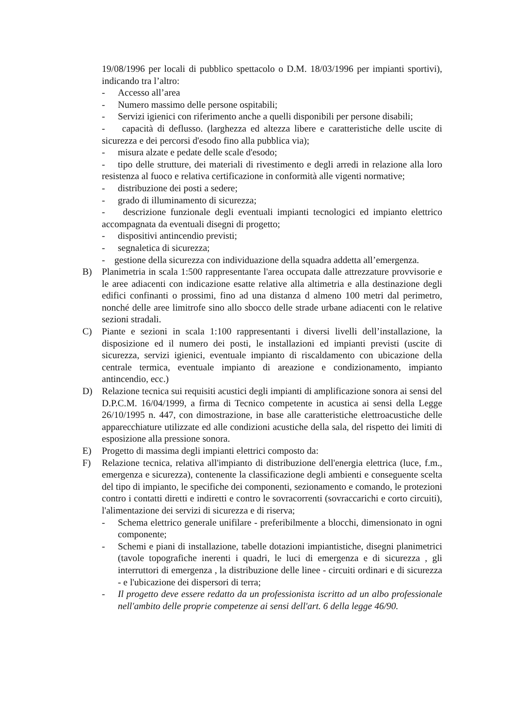19/08/1996 per locali di pubblico spettacolo o D.M. 18/03/1996 per impianti sportivi), indicando tra l’altro:
- Accesso all’area
- Numero massimo delle persone ospitabili;
- Servizi igienici con riferimento anche a quelli disponibili per persone disabili;
- capacità di deflusso. (larghezza ed altezza libere e caratteristiche delle uscite di sicurezza e dei percorsi d'esodo fino alla pubblica via);
- misura alzate e pedate delle scale d'esodo;
- tipo delle strutture, dei materiali di rivestimento e degli arredi in relazione alla loro resistenza al fuoco e relativa certificazione in conformità alle vigenti normative;
- distribuzione dei posti a sedere;
- grado di illuminamento di sicurezza;
- descrizione funzionale degli eventuali impianti tecnologici ed impianto elettrico accompagnata da eventuali disegni di progetto;
- dispositivi antincendio previsti;
- segnaletica di sicurezza;
- gestione della sicurezza con individuazione della squadra addetta all’emergenza.
B) Planimetria in scala 1:500 rappresentante l'area occupata dalle attrezzature provvisorie e le aree adiacenti con indicazione esatte relative alla altimetria e alla destinazione degli edifici confinanti o prossimi, fino ad una distanza d almeno 100 metri dal perimetro, nonché delle aree limitrofe sino allo sbocco delle strade urbane adiacenti con le relative sezioni stradali.
C) Piante e sezioni in scala 1:100 rappresentanti i diversi livelli dell’installazione, la disposizione ed il numero dei posti, le installazioni ed impianti previsti (uscite di sicurezza, servizi igienici, eventuale impianto di riscaldamento con ubicazione della centrale termica, eventuale impianto di areazione e condizionamento, impianto antincendio, ecc.)
D) Relazione tecnica sui requisiti acustici degli impianti di amplificazione sonora ai sensi del D.P.C.M. 16/04/1999, a firma di Tecnico competente in acustica ai sensi della Legge 26/10/1995 n. 447, con dimostrazione, in base alle caratteristiche elettroacustiche delle apparecchiature utilizzate ed alle condizioni acustiche della sala, del rispetto dei limiti di esposizione alla pressione sonora.
E) Progetto di massima degli impianti elettrici composto da:
F) Relazione tecnica, relativa all'impianto di distribuzione dell'energia elettrica (luce, f.m., emergenza e sicurezza), contenente la classificazione degli ambienti e conseguente scelta del tipo di impianto, le specifiche dei componenti, sezionamento e comando, le protezioni contro i contatti diretti e indiretti e contro le sovracorrenti (sovraccarichi e corto circuiti), l'alimentazione dei servizi di sicurezza e di riserva;
- Schema elettrico generale unifilare - preferibilmente a blocchi, dimensionato in ogni componente;
- Schemi e piani di installazione, tabelle dotazioni impiantistiche, disegni planimetrici (tavole topografiche inerenti i quadri, le luci di emergenza e di sicurezza , gli interruttori di emergenza , la distribuzione delle linee - circuiti ordinari e di sicurezza - e l'ubicazione dei dispersori di terra;
- Il progetto deve essere redatto da un professionista iscritto ad un albo professionale nell'ambito delle proprie competenze ai sensi dell'art. 6 della legge 46/90.